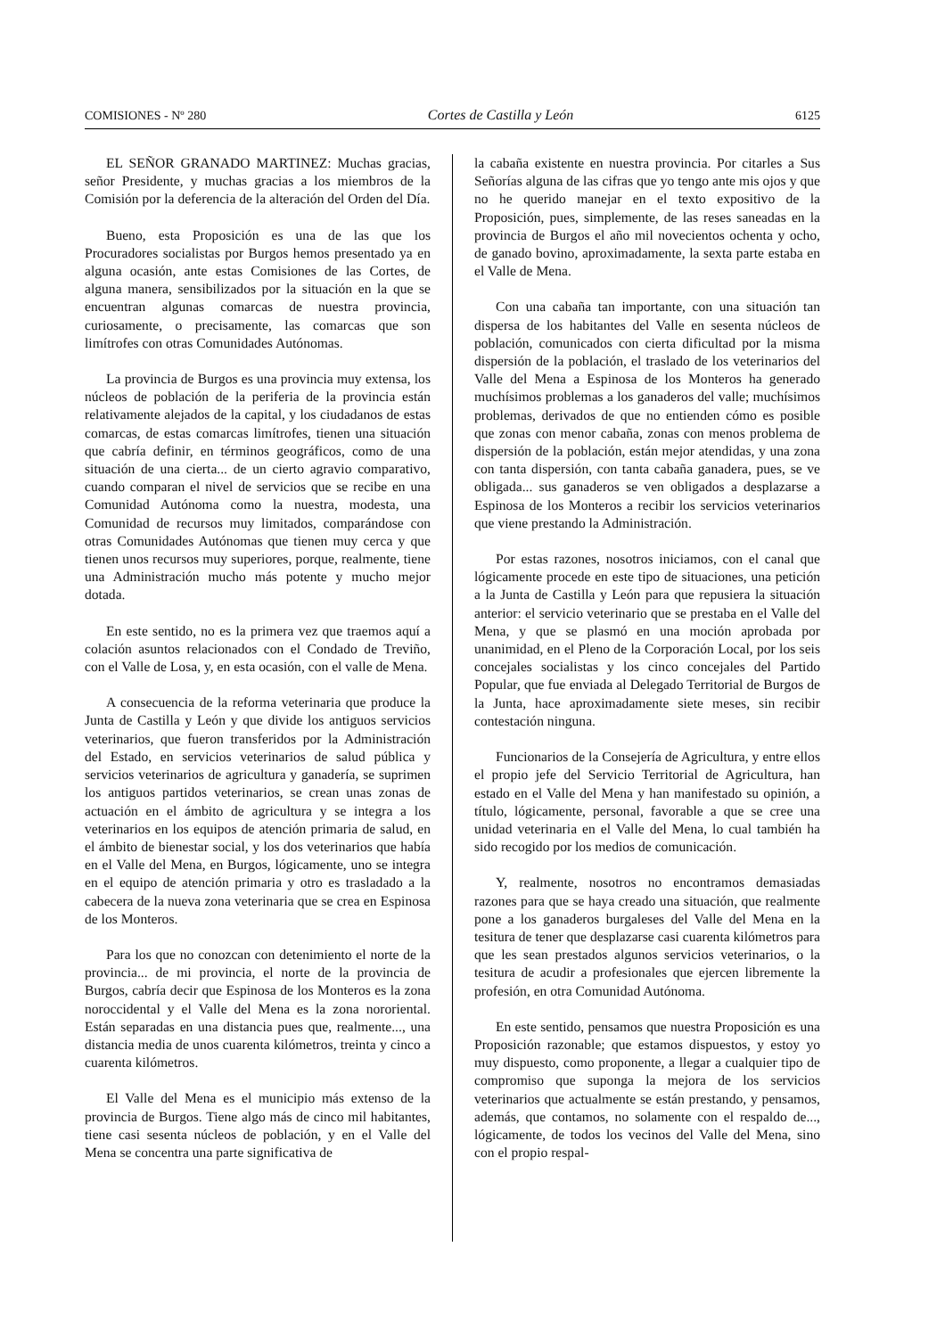COMISIONES - Nº 280 Cortes de Castilla y León 6125
EL SEÑOR GRANADO MARTINEZ: Muchas gracias, señor Presidente, y muchas gracias a los miembros de la Comisión por la deferencia de la alteración del Orden del Día.
Bueno, esta Proposición es una de las que los Procuradores socialistas por Burgos hemos presentado ya en alguna ocasión, ante estas Comisiones de las Cortes, de alguna manera, sensibilizados por la situación en la que se encuentran algunas comarcas de nuestra provincia, curiosamente, o precisamente, las comarcas que son limítrofes con otras Comunidades Autónomas.
La provincia de Burgos es una provincia muy extensa, los núcleos de población de la periferia de la provincia están relativamente alejados de la capital, y los ciudadanos de estas comarcas, de estas comarcas limítrofes, tienen una situación que cabría definir, en términos geográficos, como de una situación de una cierta... de un cierto agravio comparativo, cuando comparan el nivel de servicios que se recibe en una Comunidad Autónoma como la nuestra, modesta, una Comunidad de recursos muy limitados, comparándose con otras Comunidades Autónomas que tienen muy cerca y que tienen unos recursos muy superiores, porque, realmente, tiene una Administración mucho más potente y mucho mejor dotada.
En este sentido, no es la primera vez que traemos aquí a colación asuntos relacionados con el Condado de Treviño, con el Valle de Losa, y, en esta ocasión, con el valle de Mena.
A consecuencia de la reforma veterinaria que produce la Junta de Castilla y León y que divide los antiguos servicios veterinarios, que fueron transferidos por la Administración del Estado, en servicios veterinarios de salud pública y servicios veterinarios de agricultura y ganadería, se suprimen los antiguos partidos veterinarios, se crean unas zonas de actuación en el ámbito de agricultura y se integra a los veterinarios en los equipos de atención primaria de salud, en el ámbito de bienestar social, y los dos veterinarios que había en el Valle del Mena, en Burgos, lógicamente, uno se integra en el equipo de atención primaria y otro es trasladado a la cabecera de la nueva zona veterinaria que se crea en Espinosa de los Monteros.
Para los que no conozcan con detenimiento el norte de la provincia... de mi provincia, el norte de la provincia de Burgos, cabría decir que Espinosa de los Monteros es la zona noroccidental y el Valle del Mena es la zona nororiental. Están separadas en una distancia pues que, realmente..., una distancia media de unos cuarenta kilómetros, treinta y cinco a cuarenta kilómetros.
El Valle del Mena es el municipio más extenso de la provincia de Burgos. Tiene algo más de cinco mil habitantes, tiene casi sesenta núcleos de población, y en el Valle del Mena se concentra una parte significativa de
la cabaña existente en nuestra provincia. Por citarles a Sus Señorías alguna de las cifras que yo tengo ante mis ojos y que no he querido manejar en el texto expositivo de la Proposición, pues, simplemente, de las reses saneadas en la provincia de Burgos el año mil novecientos ochenta y ocho, de ganado bovino, aproximadamente, la sexta parte estaba en el Valle de Mena.
Con una cabaña tan importante, con una situación tan dispersa de los habitantes del Valle en sesenta núcleos de población, comunicados con cierta dificultad por la misma dispersión de la población, el traslado de los veterinarios del Valle del Mena a Espinosa de los Monteros ha generado muchísimos problemas a los ganaderos del valle; muchísimos problemas, derivados de que no entienden cómo es posible que zonas con menor cabaña, zonas con menos problema de dispersión de la población, están mejor atendidas, y una zona con tanta dispersión, con tanta cabaña ganadera, pues, se ve obligada... sus ganaderos se ven obligados a desplazarse a Espinosa de los Monteros a recibir los servicios veterinarios que viene prestando la Administración.
Por estas razones, nosotros iniciamos, con el canal que lógicamente procede en este tipo de situaciones, una petición a la Junta de Castilla y León para que repusiera la situación anterior: el servicio veterinario que se prestaba en el Valle del Mena, y que se plasmó en una moción aprobada por unanimidad, en el Pleno de la Corporación Local, por los seis concejales socialistas y los cinco concejales del Partido Popular, que fue enviada al Delegado Territorial de Burgos de la Junta, hace aproximadamente siete meses, sin recibir contestación ninguna.
Funcionarios de la Consejería de Agricultura, y entre ellos el propio jefe del Servicio Territorial de Agricultura, han estado en el Valle del Mena y han manifestado su opinión, a título, lógicamente, personal, favorable a que se cree una unidad veterinaria en el Valle del Mena, lo cual también ha sido recogido por los medios de comunicación.
Y, realmente, nosotros no encontramos demasiadas razones para que se haya creado una situación, que realmente pone a los ganaderos burgaleses del Valle del Mena en la tesitura de tener que desplazarse casi cuarenta kilómetros para que les sean prestados algunos servicios veterinarios, o la tesitura de acudir a profesionales que ejercen libremente la profesión, en otra Comunidad Autónoma.
En este sentido, pensamos que nuestra Proposición es una Proposición razonable; que estamos dispuestos, y estoy yo muy dispuesto, como proponente, a llegar a cualquier tipo de compromiso que suponga la mejora de los servicios veterinarios que actualmente se están prestando, y pensamos, además, que contamos, no solamente con el respaldo de..., lógicamente, de todos los vecinos del Valle del Mena, sino con el propio respal-